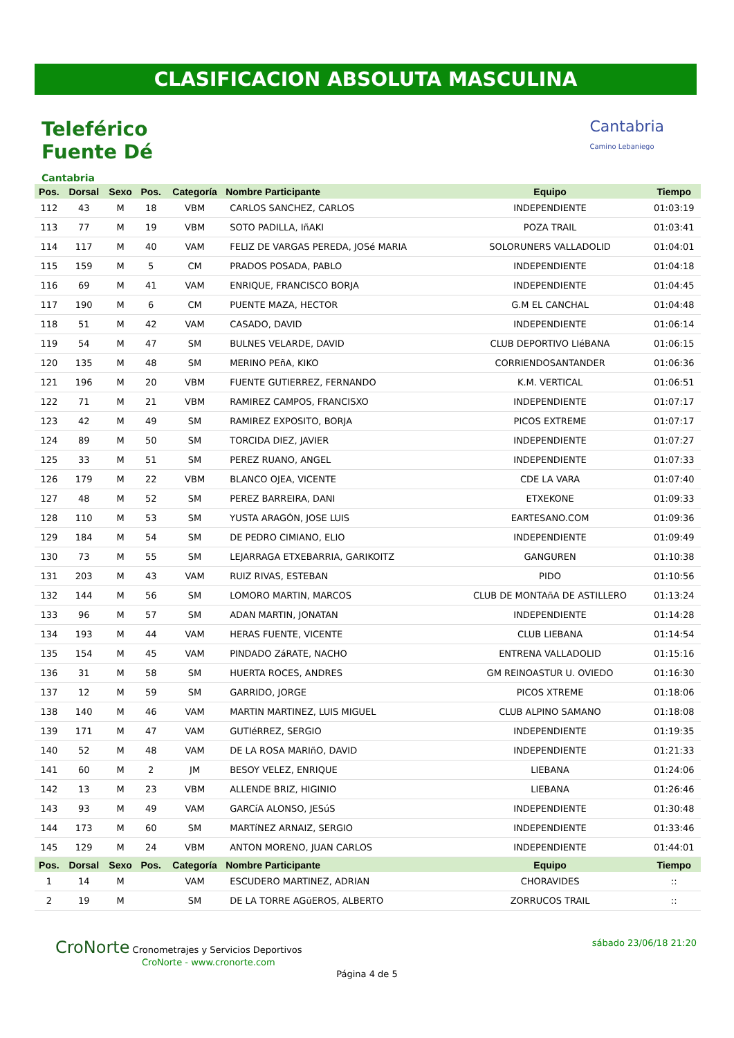CLASIFICACION ABSOLUTA MASCULINA
Teleférico
Fuente Dé
Cantabria
Cantabria
Camino Lebaniego
| Pos. | Dorsal | Sexo | Pos. | Categoría | Nombre Participante | Equipo | Tiempo |
| --- | --- | --- | --- | --- | --- | --- | --- |
| 112 | 43 | M | 18 | VBM | CARLOS SANCHEZ, CARLOS | INDEPENDIENTE | 01:03:19 |
| 113 | 77 | M | 19 | VBM | SOTO PADILLA, IñAKI | POZA TRAIL | 01:03:41 |
| 114 | 117 | M | 40 | VAM | FELIZ DE VARGAS PEREDA, JOSé MARIA | SOLORUNERS VALLADOLID | 01:04:01 |
| 115 | 159 | M | 5 | CM | PRADOS POSADA, PABLO | INDEPENDIENTE | 01:04:18 |
| 116 | 69 | M | 41 | VAM | ENRIQUE, FRANCISCO BORJA | INDEPENDIENTE | 01:04:45 |
| 117 | 190 | M | 6 | CM | PUENTE MAZA, HECTOR | G.M EL CANCHAL | 01:04:48 |
| 118 | 51 | M | 42 | VAM | CASADO, DAVID | INDEPENDIENTE | 01:06:14 |
| 119 | 54 | M | 47 | SM | BULNES VELARDE, DAVID | CLUB DEPORTIVO LIéBANA | 01:06:15 |
| 120 | 135 | M | 48 | SM | MERINO PEñA, KIKO | CORRIENDOSANTANDER | 01:06:36 |
| 121 | 196 | M | 20 | VBM | FUENTE GUTIERREZ, FERNANDO | K.M. VERTICAL | 01:06:51 |
| 122 | 71 | M | 21 | VBM | RAMIREZ CAMPOS, FRANCISXO | INDEPENDIENTE | 01:07:17 |
| 123 | 42 | M | 49 | SM | RAMIREZ EXPOSITO, BORJA | PICOS EXTREME | 01:07:17 |
| 124 | 89 | M | 50 | SM | TORCIDA DIEZ, JAVIER | INDEPENDIENTE | 01:07:27 |
| 125 | 33 | M | 51 | SM | PEREZ RUANO, ANGEL | INDEPENDIENTE | 01:07:33 |
| 126 | 179 | M | 22 | VBM | BLANCO OJEA, VICENTE | CDE LA VARA | 01:07:40 |
| 127 | 48 | M | 52 | SM | PEREZ BARREIRA, DANI | ETXEKONE | 01:09:33 |
| 128 | 110 | M | 53 | SM | YUSTA ARAGÓN, JOSE LUIS | EARTESANO.COM | 01:09:36 |
| 129 | 184 | M | 54 | SM | DE PEDRO CIMIANO, ELIO | INDEPENDIENTE | 01:09:49 |
| 130 | 73 | M | 55 | SM | LEJARRAGA ETXEBARRIA, GARIKOITZ | GANGUREN | 01:10:38 |
| 131 | 203 | M | 43 | VAM | RUIZ RIVAS, ESTEBAN | PIDO | 01:10:56 |
| 132 | 144 | M | 56 | SM | LOMORO MARTIN, MARCOS | CLUB DE MONTAñA DE ASTILLERO | 01:13:24 |
| 133 | 96 | M | 57 | SM | ADAN MARTIN, JONATAN | INDEPENDIENTE | 01:14:28 |
| 134 | 193 | M | 44 | VAM | HERAS FUENTE, VICENTE | CLUB LIEBANA | 01:14:54 |
| 135 | 154 | M | 45 | VAM | PINDADO ZáRATE, NACHO | ENTRENA VALLADOLID | 01:15:16 |
| 136 | 31 | M | 58 | SM | HUERTA ROCES, ANDRES | GM REINOASTUR U. OVIEDO | 01:16:30 |
| 137 | 12 | M | 59 | SM | GARRIDO, JORGE | PICOS XTREME | 01:18:06 |
| 138 | 140 | M | 46 | VAM | MARTIN MARTINEZ, LUIS MIGUEL | CLUB ALPINO SAMANO | 01:18:08 |
| 139 | 171 | M | 47 | VAM | GUTIéRREZ, SERGIO | INDEPENDIENTE | 01:19:35 |
| 140 | 52 | M | 48 | VAM | DE LA ROSA MARIñO, DAVID | INDEPENDIENTE | 01:21:33 |
| 141 | 60 | M | 2 | JM | BESOY VELEZ, ENRIQUE | LIEBANA | 01:24:06 |
| 142 | 13 | M | 23 | VBM | ALLENDE BRIZ, HIGINIO | LIEBANA | 01:26:46 |
| 143 | 93 | M | 49 | VAM | GARCíA ALONSO, JESúS | INDEPENDIENTE | 01:30:48 |
| 144 | 173 | M | 60 | SM | MARTíNEZ ARNAIZ, SERGIO | INDEPENDIENTE | 01:33:46 |
| 145 | 129 | M | 24 | VBM | ANTON MORENO, JUAN CARLOS | INDEPENDIENTE | 01:44:01 |
| Pos. | Dorsal | Sexo | Pos. | Categoría | Nombre Participante | Equipo | Tiempo |
| 1 | 14 | M | | VAM | ESCUDERO MARTINEZ, ADRIAN | CHORAVIDES | :: |
| 2 | 19 | M | | SM | DE LA TORRE AGüEROS, ALBERTO | ZORRUCOS TRAIL | :: |
CroNorte Cronometrajes y Servicios Deportivos
CroNorte - www.cronorte.com
sábado 23/06/18 21:20
Página 4 de 5